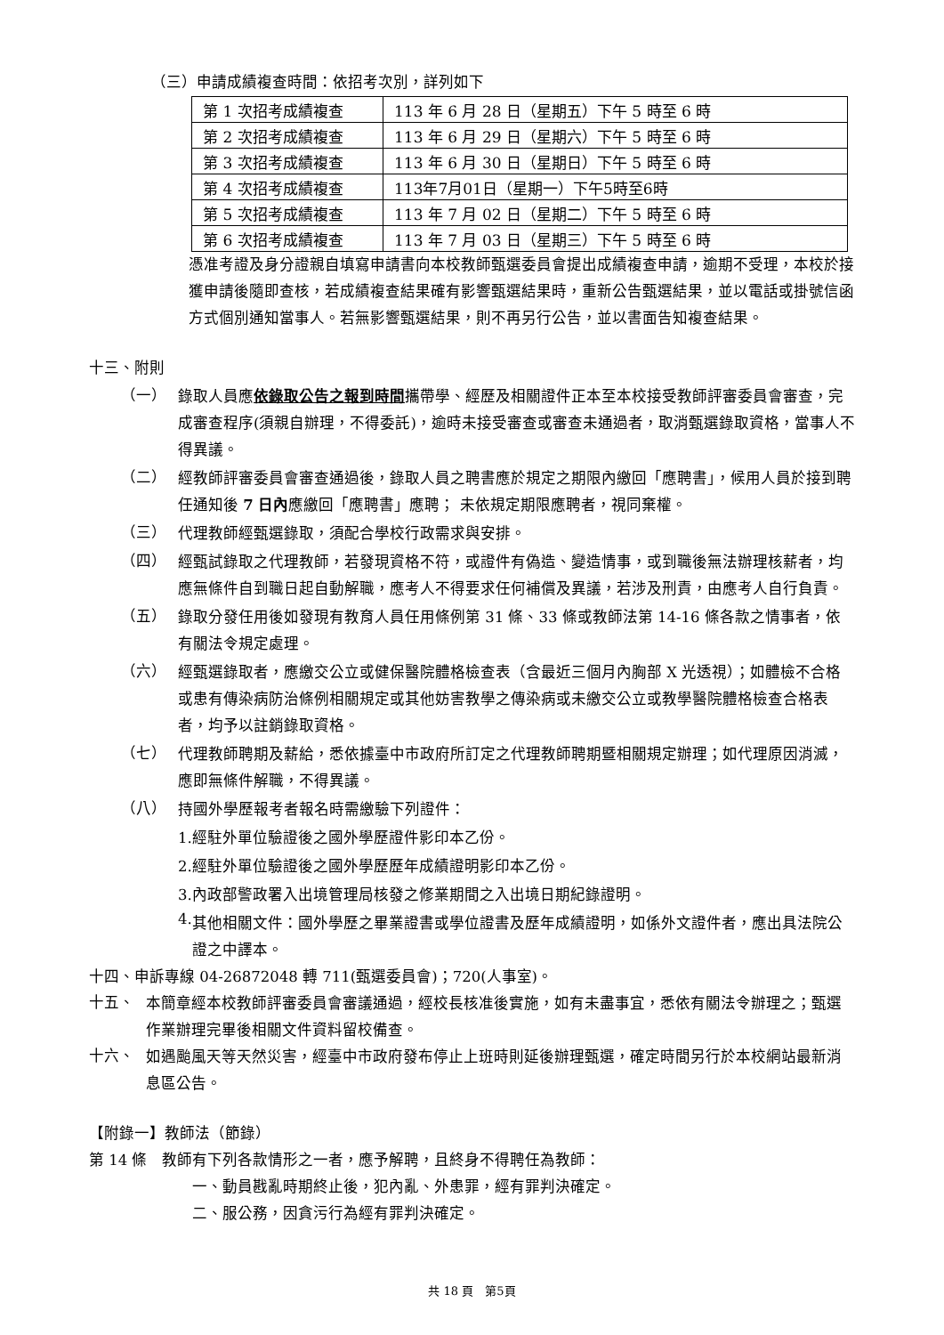（三）申請成績複查時間：依招考次別，詳列如下
| 第 1 次招考成績複查 | 113 年 6 月 28 日（星期五）下午 5 時至 6 時 |
| 第 2 次招考成績複查 | 113 年 6 月 29 日（星期六）下午 5 時至 6 時 |
| 第 3 次招考成績複查 | 113 年 6 月 30 日（星期日）下午 5 時至 6 時 |
| 第 4 次招考成績複查 | 113年7月01日（星期一）下午5時至6時 |
| 第 5 次招考成績複查 | 113 年 7 月 02 日（星期二）下午 5 時至 6 時 |
| 第 6 次招考成績複查 | 113 年 7 月 03 日（星期三）下午 5 時至 6 時 |
憑准考證及身分證親自填寫申請書向本校教師甄選委員會提出成績複查申請，逾期不受理，本校於接獲申請後隨即查核，若成績複查結果確有影響甄選結果時，重新公告甄選結果，並以電話或掛號信函方式個別通知當事人。若無影響甄選結果，則不再另行公告，並以書面告知複查結果。
十三、附則
（一）
錄取人員應依錄取公告之報到時間攜帶學、經歷及相關證件正本至本校接受教師評審委員會審查，完成審查程序(須親自辦理，不得委託)，逾時未接受審查或審查未通過者，取消甄選錄取資格，當事人不得異議。
（二）
經教師評審委員會審查通過後，錄取人員之聘書應於規定之期限內繳回「應聘書」，候用人員於接到聘任通知後 7 日內應繳回「應聘書」應聘； 未依規定期限應聘者，視同棄權。
（三）
代理教師經甄選錄取，須配合學校行政需求與安排。
（四）
經甄試錄取之代理教師，若發現資格不符，或證件有偽造、變造情事，或到職後無法辦理核薪者，均應無條件自到職日起自動解職，應考人不得要求任何補償及異議，若涉及刑責，由應考人自行負責。
（五）
錄取分發任用後如發現有教育人員任用條例第 31 條、33 條或教師法第 14-16 條各款之情事者，依有關法令規定處理。
（六）
經甄選錄取者，應繳交公立或健保醫院體格檢查表（含最近三個月內胸部 X 光透視）；如體檢不合格或患有傳染病防治條例相關規定或其他妨害教學之傳染病或未繳交公立或教學醫院體格檢查合格表者，均予以註銷錄取資格。
（七）
代理教師聘期及薪給，悉依據臺中市政府所訂定之代理教師聘期暨相關規定辦理；如代理原因消滅，應即無條件解職，不得異議。
（八）
持國外學歷報考者報名時需繳驗下列證件：
1.經駐外單位驗證後之國外學歷證件影印本乙份。
2.經駐外單位驗證後之國外學歷歷年成績證明影印本乙份。
3.內政部警政署入出境管理局核發之修業期間之入出境日期紀錄證明。
4.
其他相關文件：國外學歷之畢業證書或學位證書及歷年成績證明，如係外文證件者，應出具法院公證之中譯本。
十四、申訴專線 04-26872048 轉 711(甄選委員會)；720(人事室)。
十五、
本簡章經本校教師評審委員會審議通過，經校長核准後實施，如有未盡事宜，悉依有關法令辦理之；甄選作業辦理完畢後相關文件資料留校備查。
十六、
如遇颱風天等天然災害，經臺中市政府發布停止上班時則延後辦理甄選，確定時間另行於本校網站最新消息區公告。
【附錄一】教師法（節錄）
第 14 條　教師有下列各款情形之一者，應予解聘，且終身不得聘任為教師：
一、動員戡亂時期終止後，犯內亂、外患罪，經有罪判決確定。
二、服公務，因貪污行為經有罪判決確定。
共 18 頁　第5頁